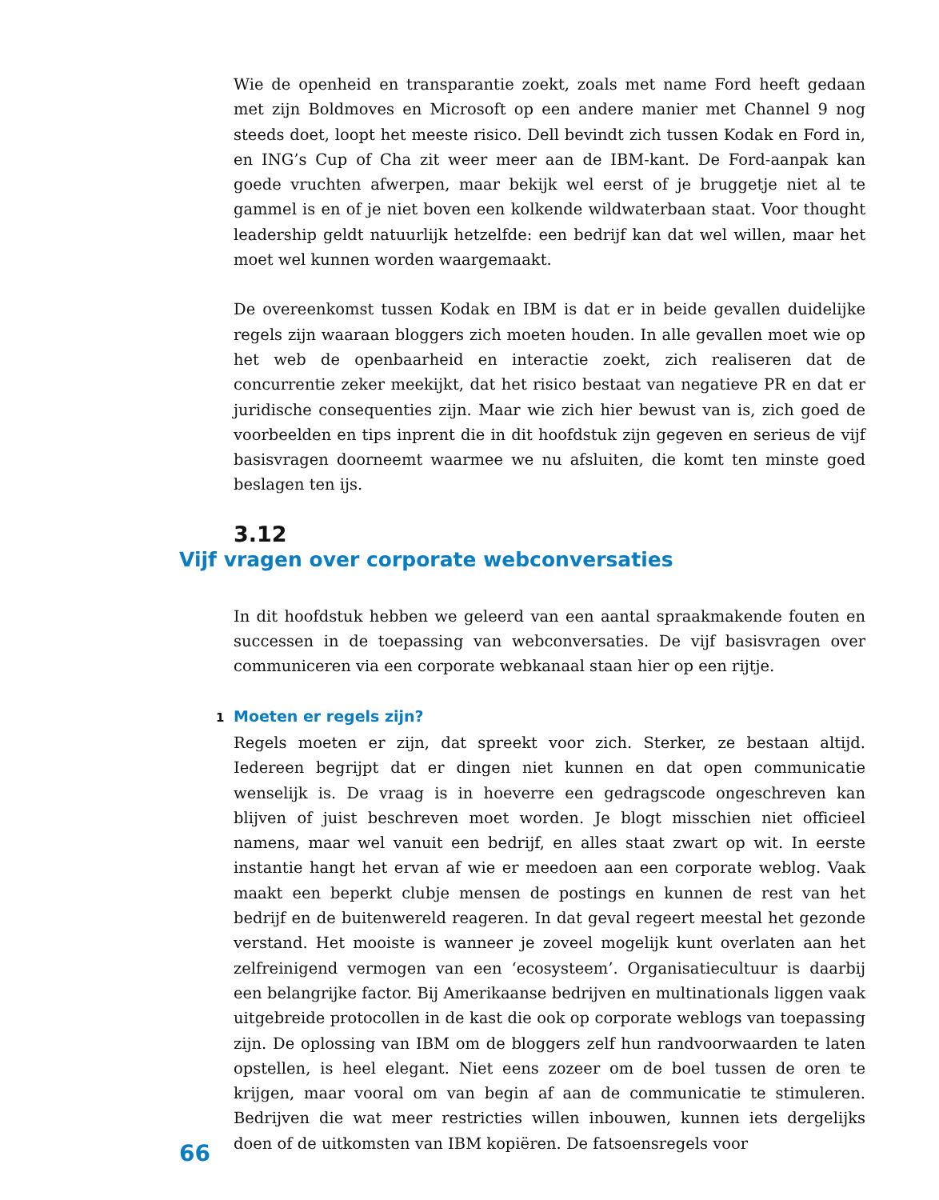Wie de openheid en transparantie zoekt, zoals met name Ford heeft gedaan met zijn Boldmoves en Microsoft op een andere manier met Channel 9 nog steeds doet, loopt het meeste risico. Dell bevindt zich tussen Kodak en Ford in, en ING’s Cup of Cha zit weer meer aan de IBM-kant. De Ford-aanpak kan goede vruchten afwerpen, maar bekijk wel eerst of je bruggetje niet al te gammel is en of je niet boven een kolkende wildwaterbaan staat. Voor thought leadership geldt natuurlijk hetzelfde: een bedrijf kan dat wel willen, maar het moet wel kunnen worden waargemaakt.
De overeenkomst tussen Kodak en IBM is dat er in beide gevallen duidelijke regels zijn waaraan bloggers zich moeten houden. In alle gevallen moet wie op het web de openbaarheid en interactie zoekt, zich realiseren dat de concurrentie zeker meekijkt, dat het risico bestaat van negatieve PR en dat er juridische consequenties zijn. Maar wie zich hier bewust van is, zich goed de voorbeelden en tips inprent die in dit hoofdstuk zijn gegeven en serieus de vijf basisvragen doorneemt waarmee we nu afsluiten, die komt ten minste goed beslagen ten ijs.
3.12
Vijf vragen over corporate webconversaties
In dit hoofdstuk hebben we geleerd van een aantal spraakmakende fouten en successen in de toepassing van webconversaties. De vijf basisvragen over communiceren via een corporate webkanaal staan hier op een rijtje.
1 Moeten er regels zijn?
Regels moeten er zijn, dat spreekt voor zich. Sterker, ze bestaan altijd. Iedereen begrijpt dat er dingen niet kunnen en dat open communicatie wenselijk is. De vraag is in hoeverre een gedragscode ongeschreven kan blijven of juist beschreven moet worden. Je blogt misschien niet officieel namens, maar wel vanuit een bedrijf, en alles staat zwart op wit. In eerste instantie hangt het ervan af wie er meedoen aan een corporate weblog. Vaak maakt een beperkt clubje mensen de postings en kunnen de rest van het bedrijf en de buitenwereld reageren. In dat geval regeert meestal het gezonde verstand. Het mooiste is wanneer je zoveel mogelijk kunt overlaten aan het zelfreinigend vermogen van een ‘ecosysteem’. Organisatiecultuur is daarbij een belangrijke factor. Bij Amerikaanse bedrijven en multinationals liggen vaak uitgebreide protocollen in de kast die ook op corporate weblogs van toepassing zijn. De oplossing van IBM om de bloggers zelf hun randvoorwaarden te laten opstellen, is heel elegant. Niet eens zozeer om de boel tussen de oren te krijgen, maar vooral om van begin af aan de communicatie te stimuleren. Bedrijven die wat meer restricties willen inbouwen, kunnen iets dergelijks doen of de uitkomsten van IBM kopiëren. De fatsoensregels voor
66